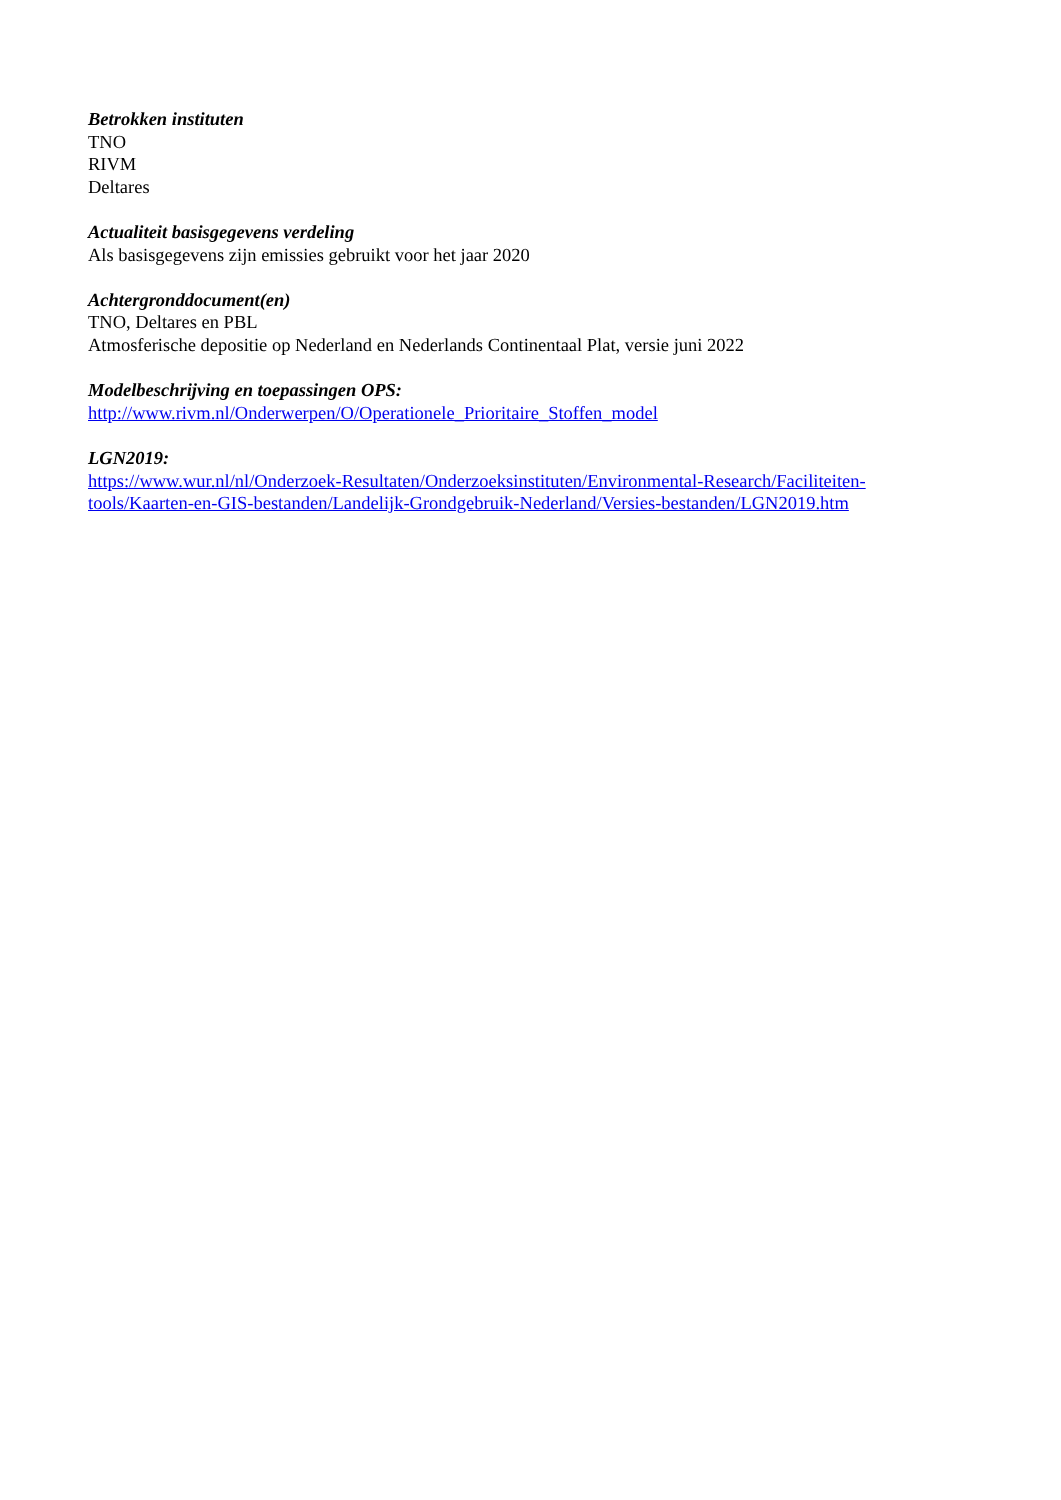Betrokken instituten
TNO
RIVM
Deltares
Actualiteit basisgegevens verdeling
Als basisgegevens zijn emissies gebruikt voor het jaar 2020
Achtergronddocument(en)
TNO, Deltares en PBL
Atmosferische depositie op Nederland en Nederlands Continentaal Plat, versie juni 2022
Modelbeschrijving en toepassingen OPS:
http://www.rivm.nl/Onderwerpen/O/Operationele_Prioritaire_Stoffen_model
LGN2019:
https://www.wur.nl/nl/Onderzoek-Resultaten/Onderzoeksinstituten/Environmental-Research/Faciliteiten-
tools/Kaarten-en-GIS-bestanden/Landelijk-Grondgebruik-Nederland/Versies-bestanden/LGN2019.htm